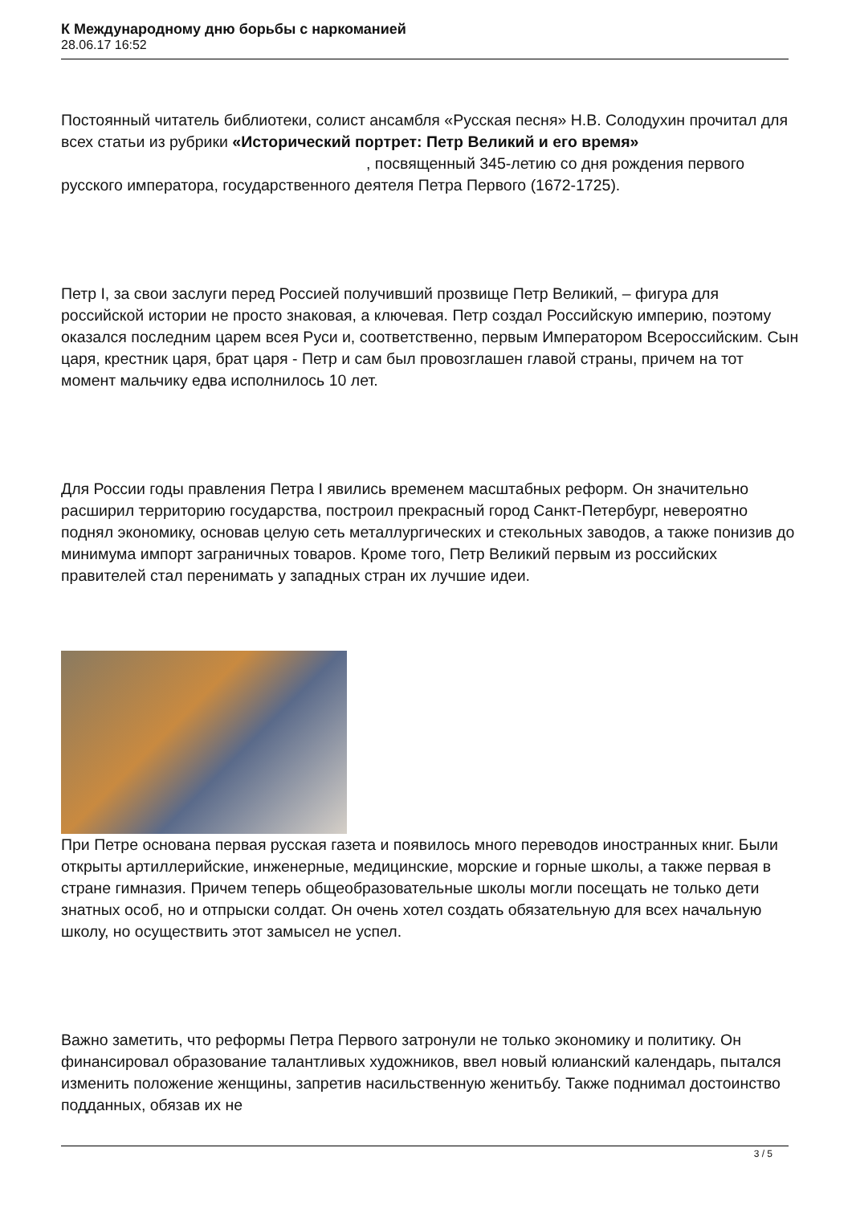К Международному дню борьбы с наркоманией
28.06.17 16:52
Постоянный читатель библиотеки, солист ансамбля «Русская песня» Н.В. Солодухин прочитал для всех статьи из рубрики «Исторический портрет: Петр Великий и его время» , посвященный 345-летию со дня рождения первого русского императора, государственного деятеля Петра Первого (1672-1725).
Петр I, за свои заслуги перед Россией получивший прозвище Петр Великий, – фигура для российской истории не просто знаковая, а ключевая. Петр создал Российскую империю, поэтому оказался последним царем всея Руси и, соответственно, первым Императором Всероссийским. Сын царя, крестник царя, брат царя - Петр и сам был провозглашен главой страны, причем на тот момент мальчику едва исполнилось 10 лет.
Для России годы правления Петра I явились временем масштабных реформ. Он значительно расширил территорию государства, построил прекрасный город Санкт-Петербург, невероятно поднял экономику, основав целую сеть металлургических и стекольных заводов, а также понизив до минимума импорт заграничных товаров. Кроме того, Петр Великий первым из российских правителей стал перенимать у западных стран их лучшие идеи.
При Петре основана первая русская газета и появилось много переводов иностранных книг. Были открыты артиллерийские, инженерные, медицинские, морские и горные школы, а также первая в стране гимназия. Причем теперь общеобразовательные школы могли посещать не только дети знатных особ, но и отпрыски солдат. Он очень хотел создать обязательную для всех начальную школу, но осуществить этот замысел не успел.
Важно заметить, что реформы Петра Первого затронули не только экономику и политику. Он финансировал образование талантливых художников, ввел новый юлианский календарь, пытался изменить положение женщины, запретив насильственную женитьбу. Также поднимал достоинство подданных, обязав их не
3 / 5